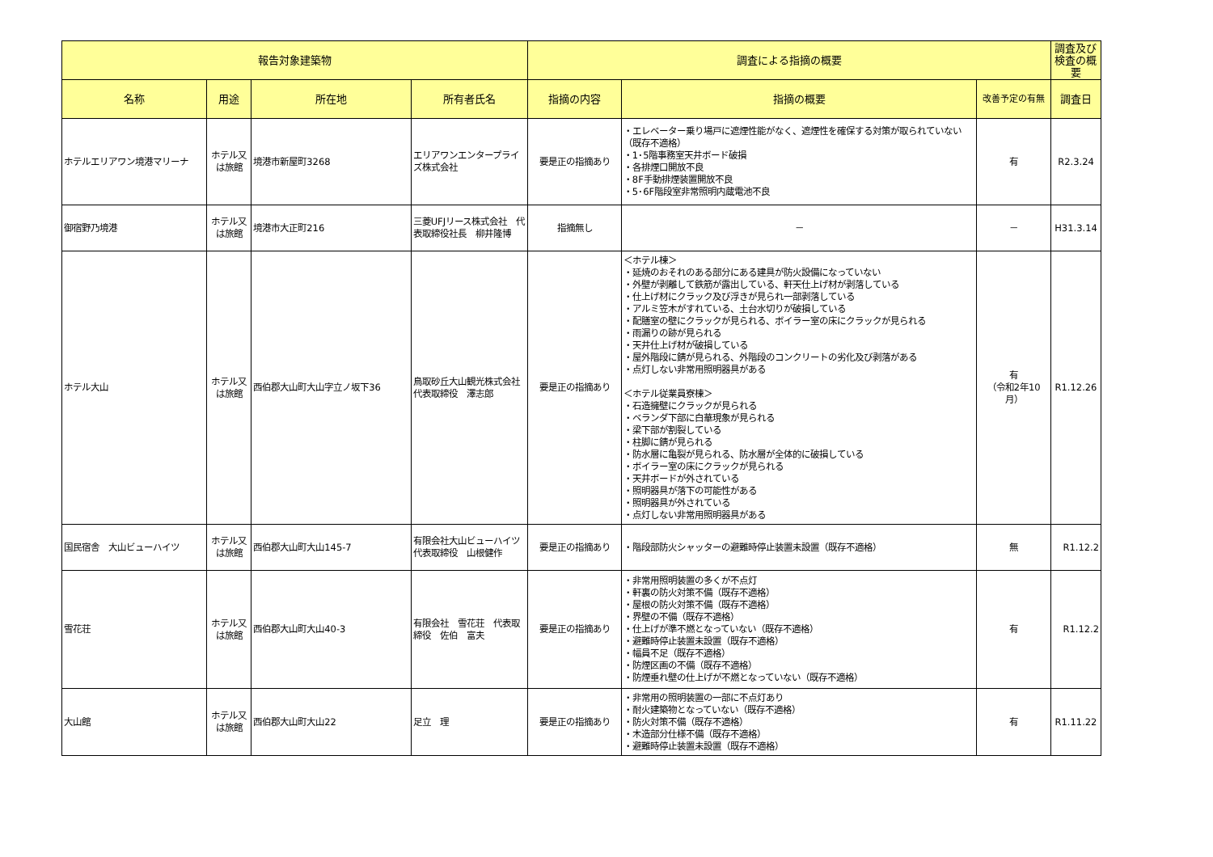| 報告対象建築物 | | | | 調査による指摘の概要 | | | 調査及び検査の概要 |
| --- | --- | --- | --- | --- | --- | --- | --- |
| 名称 | 用途 | 所在地 | 所有者氏名 | 指摘の内容 | 指摘の概要 | 改善予定の有無 | 調査日 |
| ホテルエリアワン境港マリーナ | ホテル又は旅館 | 境港市新屋町3268 | エリアワンエンタープライズ株式会社 | 要是正の指摘あり | ・エレベーター乗り場戸に遮煙性能がなく、遮煙性を確保する対策が取られていない（既存不適格） ・1･5階事務室天井ボード破損 ・各排煙口開放不良 ・8F手動排煙装置開放不良 ・5･6F階段室非常照明内蔵電池不良 | 有 | R2.3.24 |
| 御宿野乃境港 | ホテル又は旅館 | 境港市大正町216 | 三菱UFJリース株式会社 代表取締役社長 柳井隆博 | 指摘無し | － | － | H31.3.14 |
| ホテル大山 | ホテル又は旅館 | 西伯郡大山町大山字立ノ坂下36 | 鳥取砂丘大山観光株式会社 代表取締役 澤志郎 | 要是正の指摘あり | ＜ホテル棟＞ ・延焼のおそれのある部分にある建具が防火設備になっていない ・外壁が剥離して鉄筋が露出している、軒天仕上げ材が剥落している ・仕上げ材にクラック及び浮きが見られ一部剥落している ・アルミ笠木がすれている、土台水切りが破損している ・配膳室の壁にクラックが見られる、ボイラー室の床にクラックが見られる ・雨漏りの跡が見られる ・天井仕上げ材が破損している ・屋外階段に錆が見られる、外階段のコンクリートの劣化及び剥落がある ・点灯しない非常用照明器具がある ＜ホテル従業員寮棟＞ ・石造擁壁にクラックが見られる ・ベランダ下部に白華現象が見られる ・梁下部が割裂している ・柱脚に錆が見られる ・防水層に亀裂が見られる、防水層が全体的に破損している ・ボイラー室の床にクラックが見られる ・天井ボードが外されている ・照明器具が落下の可能性がある ・照明器具が外されている ・点灯しない非常用照明器具がある | 有 （令和2年10月） | R1.12.26 |
| 国民宿舎 大山ビューハイツ | ホテル又は旅館 | 西伯郡大山町大山145-7 | 有限会社大山ビューハイツ 代表取締役 山根健作 | 要是正の指摘あり | ・階段部防火シャッターの避難時停止装置未設置（既存不適格） | 無 | R1.12.2 |
| 雪花荘 | ホテル又は旅館 | 西伯郡大山町大山40-3 | 有限会社 雪花荘 代表取締役 佐伯 富夫 | 要是正の指摘あり | ・非常用照明装置の多くが不点灯 ・軒裏の防火対策不備（既存不適格） ・屋根の防火対策不備（既存不適格） ・界壁の不備（既存不適格） ・仕上げが準不燃となっていない（既存不適格） ・避難時停止装置未設置（既存不適格） ・幅員不足（既存不適格） ・防煙区画の不備（既存不適格） ・防煙垂れ壁の仕上げが不燃となっていない（既存不適格） | 有 | R1.12.2 |
| 大山館 | ホテル又は旅館 | 西伯郡大山町大山22 | 足立 理 | 要是正の指摘あり | ・非常用の照明装置の一部に不点灯あり ・耐火建築物となっていない（既存不適格） ・防火対策不備（既存不適格） ・木造部分仕様不備（既存不適格） ・避難時停止装置未設置（既存不適格） | 有 | R1.11.22 |